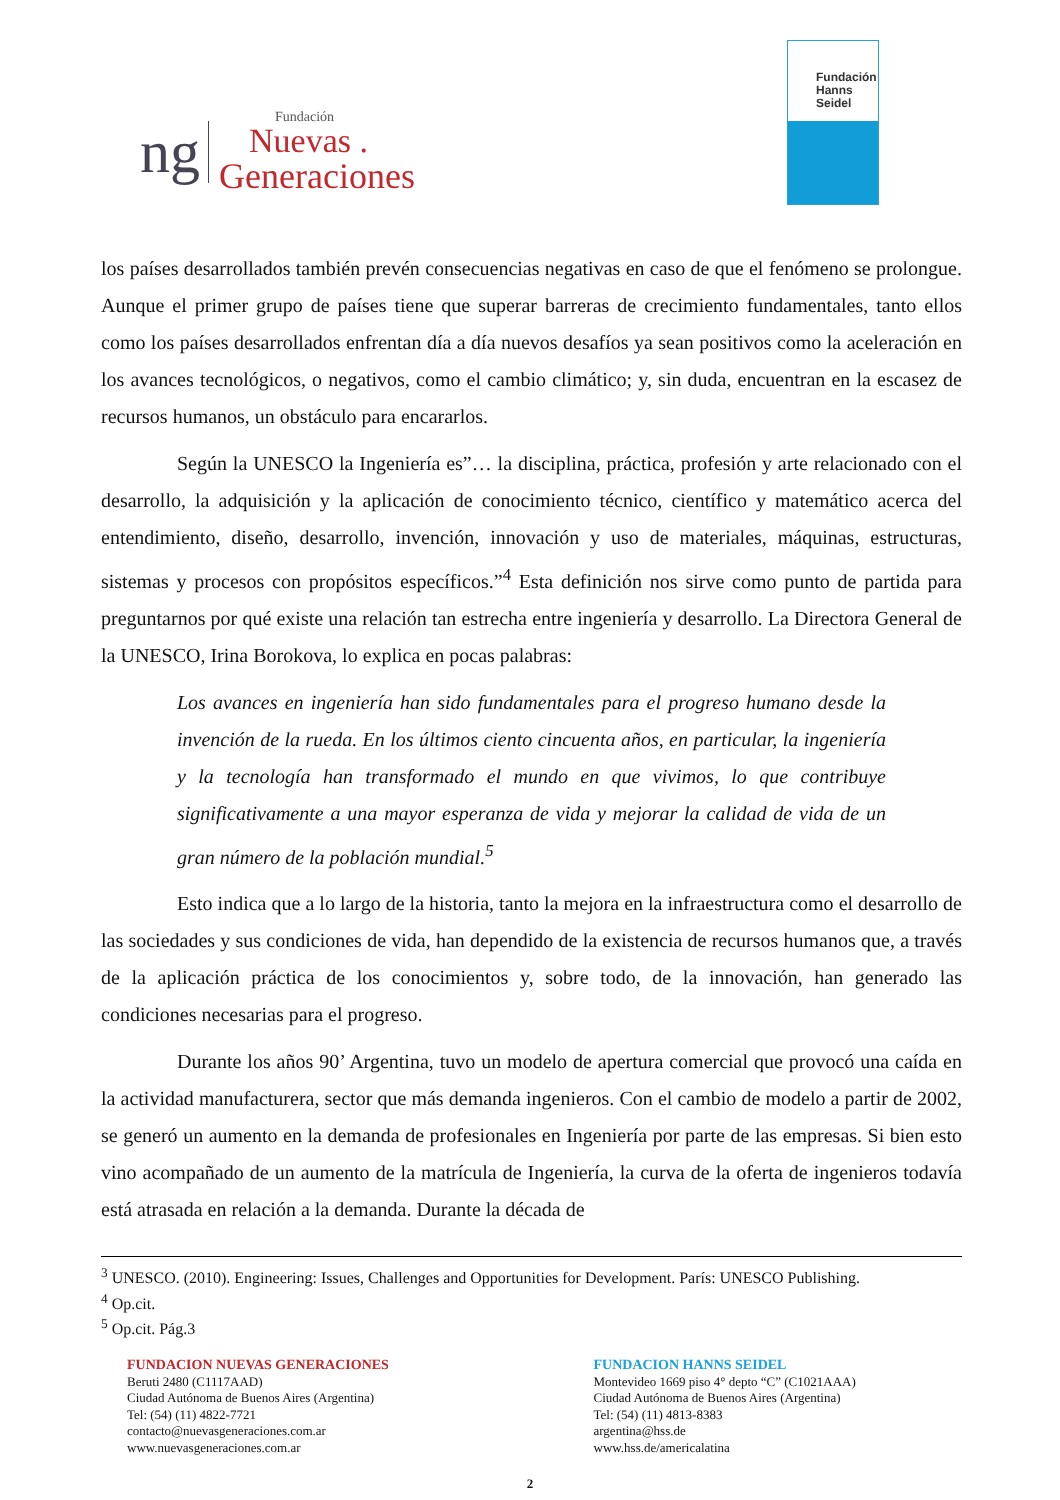ng
Fundación
Nuevas .
Generaciones
Fundación
Hanns
Seidel
los países desarrollados también prevén consecuencias negativas en caso de que el fenómeno se prolongue. Aunque el primer grupo de países tiene que superar barreras de crecimiento fundamentales, tanto ellos como los países desarrollados enfrentan día a día nuevos desafíos ya sean positivos como la aceleración en los avances tecnológicos, o negativos, como el cambio climático; y, sin duda, encuentran en la escasez de recursos humanos, un obstáculo para encararlos.
Según la UNESCO la Ingeniería es”… la disciplina, práctica, profesión y arte relacionado con el desarrollo, la adquisición y la aplicación de conocimiento técnico, científico y matemático acerca del entendimiento, diseño, desarrollo, invención, innovación y uso de materiales, máquinas, estructuras, sistemas y procesos con propósitos específicos.”<sup>4</sup> Esta definición nos sirve como punto de partida para preguntarnos por qué existe una relación tan estrecha entre ingeniería y desarrollo. La Directora General de la UNESCO, Irina Borokova, lo explica en pocas palabras:
Los avances en ingeniería han sido fundamentales para el progreso humano desde la invención de la rueda. En los últimos ciento cincuenta años, en particular, la ingeniería y la tecnología han transformado el mundo en que vivimos, lo que contribuye significativamente a una mayor esperanza de vida y mejorar la calidad de vida de un gran número de la población mundial.<sup>5</sup>
Esto indica que a lo largo de la historia, tanto la mejora en la infraestructura como el desarrollo de las sociedades y sus condiciones de vida, han dependido de la existencia de recursos humanos que, a través de la aplicación práctica de los conocimientos y, sobre todo, de la innovación, han generado las condiciones necesarias para el progreso.
Durante los años 90’ Argentina, tuvo un modelo de apertura comercial que provocó una caída en la actividad manufacturera, sector que más demanda ingenieros. Con el cambio de modelo a partir de 2002, se generó un aumento en la demanda de profesionales en Ingeniería por parte de las empresas. Si bien esto vino acompañado de un aumento de la matrícula de Ingeniería, la curva de la oferta de ingenieros todavía está atrasada en relación a la demanda. Durante la década de
<sup>3</sup> UNESCO. (2010). Engineering: Issues, Challenges and Opportunities for Development. París: UNESCO Publishing.
<sup>4</sup> Op.cit.
<sup>5</sup> Op.cit. Pág.3
FUNDACION NUEVAS GENERACIONES
Beruti 2480 (C1117AAD)
Ciudad Autónoma de Buenos Aires (Argentina)
Tel: (54) (11) 4822-7721
contacto@nuevasgeneraciones.com.ar
www.nuevasgeneraciones.com.ar
FUNDACION HANNS SEIDEL
Montevideo 1669 piso 4° depto “C” (C1021AAA)
Ciudad Autónoma de Buenos Aires (Argentina)
Tel: (54) (11) 4813-8383
argentina@hss.de
www.hss.de/americalatina
2